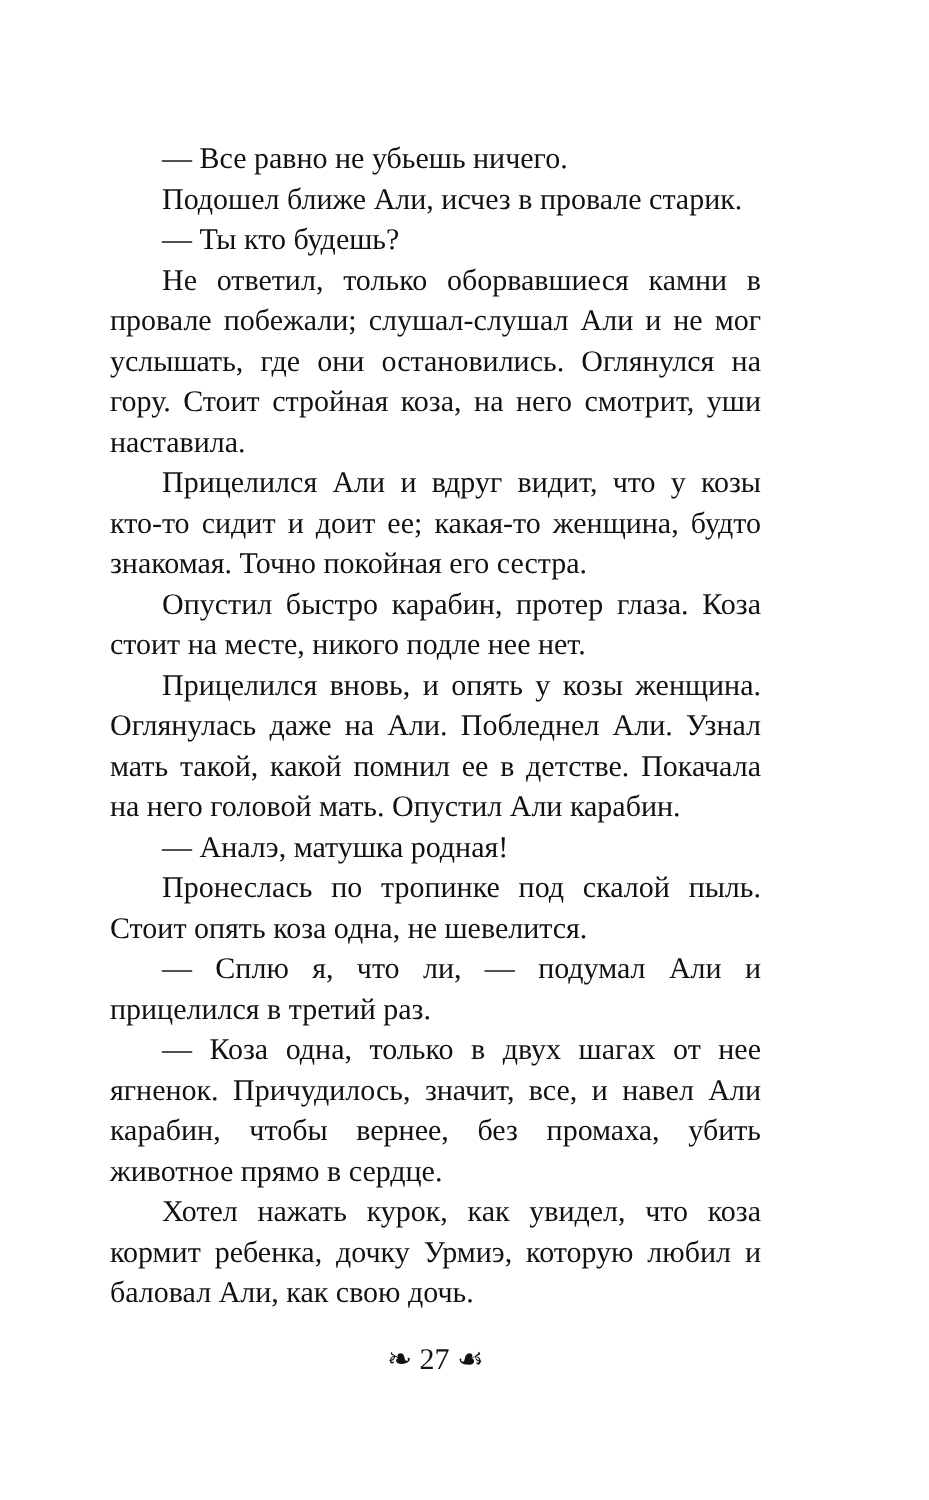— Все равно не убьешь ничего.
Подошел ближе Али, исчез в провале старик.
— Ты кто будешь?
Не ответил, только оборвавшиеся камни в провале побежали; слушал-слушал Али и не мог услышать, где они остановились. Оглянулся на гору. Стоит стройная коза, на него смотрит, уши наставила.
Прицелился Али и вдруг видит, что у козы кто-то сидит и доит ее; какая-то женщина, будто знакомая. Точно покойная его сестра.
Опустил быстро карабин, протер глаза. Коза стоит на месте, никого подле нее нет.
Прицелился вновь, и опять у козы женщина. Оглянулась даже на Али. Побледнел Али. Узнал мать такой, какой помнил ее в детстве. Покачала на него головой мать. Опустил Али карабин.
— Аналэ, матушка родная!
Пронеслась по тропинке под скалой пыль. Стоит опять коза одна, не шевелится.
— Сплю я, что ли, — подумал Али и прицелился в третий раз.
— Коза одна, только в двух шагах от нее ягненок. Причудилось, значит, все, и навел Али карабин, чтобы вернее, без промаха, убить животное прямо в сердце.
Хотел нажать курок, как увидел, что коза кормит ребенка, дочку Урмиэ, которую любил и баловал Али, как свою дочь.
❧ 27 ☙